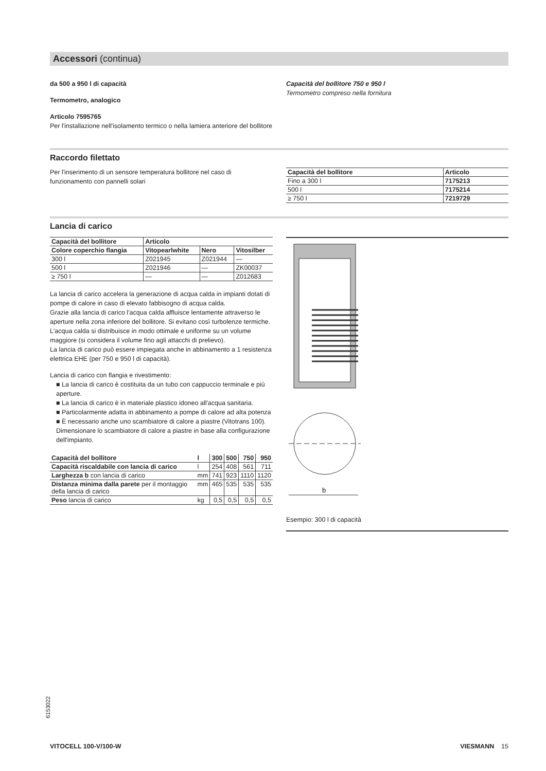Accessori (continua)
da 500 a 950 l di capacità
Termometro, analogico
Articolo 7595765
Per l'installazione nell'isolamento termico o nella lamiera anteriore del bollitore
Capacità del bollitore 750 e 950 l
Termometro compreso nella fornitura
Raccordo filettato
Per l'inserimento di un sensore temperatura bollitore nel caso di funzionamento con pannelli solari
| Capacità del bollitore | Articolo |
| --- | --- |
| Fino a 300 l | 7175213 |
| 500 l | 7175214 |
| ≥ 750 l | 7219729 |
Lancia di carico
| Capacità del bollitore | Articolo | | |
| --- | --- | --- | --- |
| Colore coperchio flangia | Vitopearlwhite | Nero | Vitosilber |
| 300 l | Z021945 | Z021944 | — |
| 500 l | Z021946 | — | ZK00037 |
| ≥ 750 l | — | — | Z012683 |
La lancia di carico accelera la generazione di acqua calda in impianti dotati di pompe di calore in caso di elevato fabbisogno di acqua calda.
Grazie alla lancia di carico l'acqua calda affluisce lentamente attraverso le aperture nella zona inferiore del bollitore. Si evitano così turbolenze termiche. L'acqua calda si distribuisce in modo ottimale e uniforme su un volume maggiore (si considera il volume fino agli attacchi di prelievo).
La lancia di carico può essere impiegata anche in abbinamento a 1 resistenza elettrica EHE (per 750 e 950 l di capacità).
Lancia di carico con flangia e rivestimento:
■ La lancia di carico è costituita da un tubo con cappuccio terminale e più aperture.
■ La lancia di carico è in materiale plastico idoneo all'acqua sanitaria.
■ Particolarmente adatta in abbinamento a pompe di calore ad alta potenza
■ È necessario anche uno scambiatore di calore a piastre (Vitotrans 100). Dimensionare lo scambiatore di calore a piastre in base alla configurazione dell'impianto.
| Capacità del bollitore | l | 300 | 500 | 750 | 950 |
| --- | --- | --- | --- | --- | --- |
| Capacità riscaldabile con lancia di carico | l | 254 | 408 | 561 | 711 |
| Larghezza b con lancia di carico | mm | 741 | 923 | 1110 | 1120 |
| Distanza minima dalla parete per il montaggio della lancia di carico | mm | 465 | 535 | 535 | 535 |
| Peso lancia di carico | kg | 0,5 | 0,5 | 0,5 | 0,5 |
b
Esempio: 300 l di capacità
6153022
VITOCELL 100-V/100-W VIESMANN 15